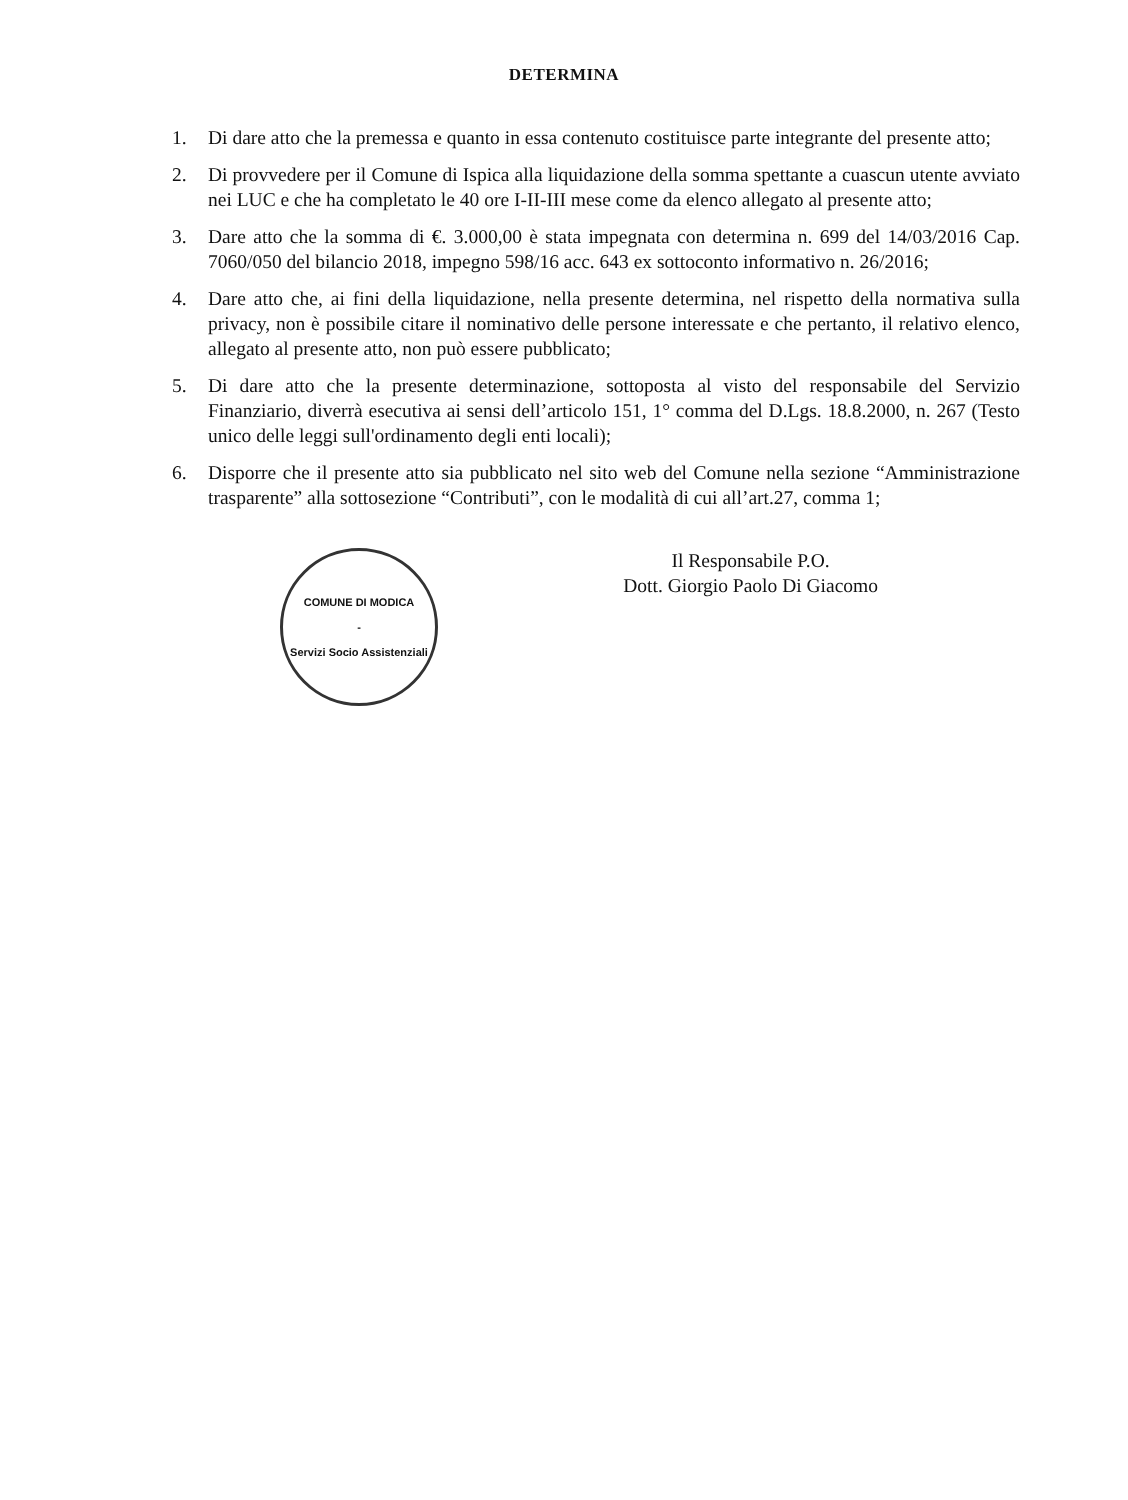DETERMINA
1. Di dare atto che la premessa e quanto in essa contenuto costituisce parte integrante del presente atto;
2. Di provvedere per il Comune di Ispica alla liquidazione della somma spettante a cuascun utente avviato nei LUC e che ha completato le 40 ore I-II-III mese come da elenco allegato al presente atto;
3. Dare atto che la somma di €. 3.000,00 è stata impegnata con determina n. 699 del 14/03/2016 Cap. 7060/050 del bilancio 2018, impegno 598/16 acc. 643 ex sottoconto informativo n. 26/2016;
4. Dare atto che, ai fini della liquidazione, nella presente determina, nel rispetto della normativa sulla privacy, non è possibile citare il nominativo delle persone interessate e che pertanto, il relativo elenco, allegato al presente atto, non può essere pubblicato;
5. Di dare atto che la presente determinazione, sottoposta al visto del responsabile del Servizio Finanziario, diverrà esecutiva ai sensi dell’articolo 151, 1° comma del D.Lgs. 18.8.2000, n. 267 (Testo unico delle leggi sull'ordinamento degli enti locali);
6. Disporre che il presente atto sia pubblicato nel sito web del Comune nella sezione “Amministrazione trasparente” alla sottosezione “Contributi”, con le modalità di cui all’art.27, comma 1;
COMUNE DI MODICA
-
Servizi Socio Assistenziali
Il Responsabile P.O.
Dott. Giorgio Paolo Di Giacomo